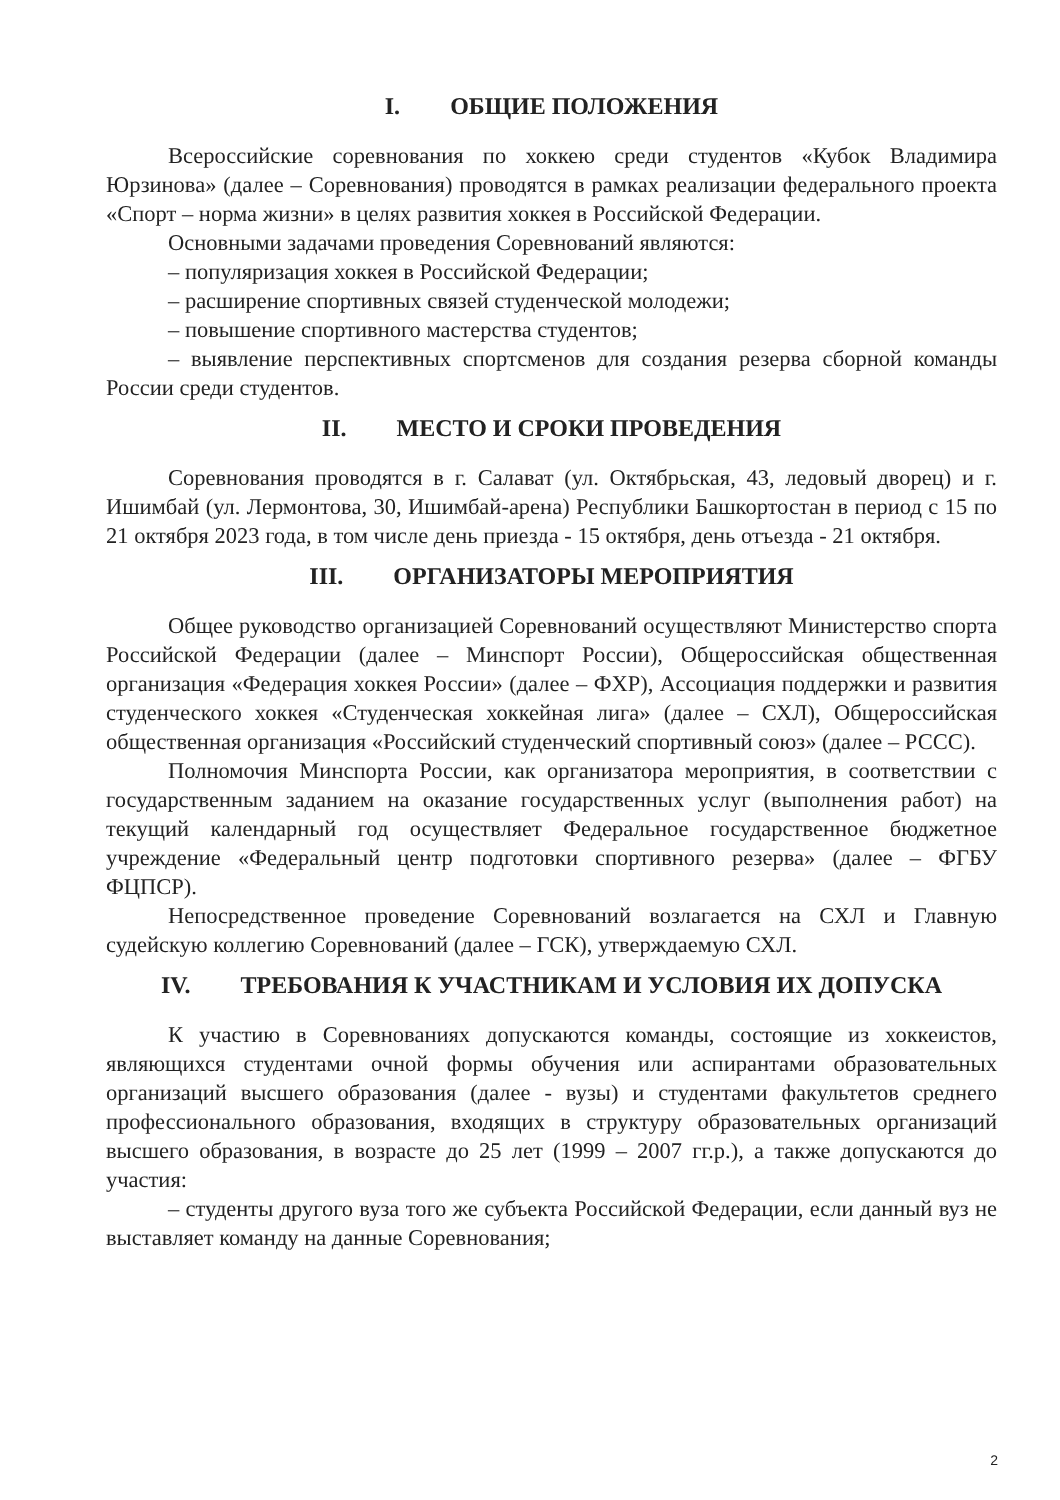I. ОБЩИЕ ПОЛОЖЕНИЯ
Всероссийские соревнования по хоккею среди студентов «Кубок Владимира Юрзинова» (далее – Соревнования) проводятся в рамках реализации федерального проекта «Спорт – норма жизни» в целях развития хоккея в Российской Федерации.
Основными задачами проведения Соревнований являются:
– популяризация хоккея в Российской Федерации;
– расширение спортивных связей студенческой молодежи;
– повышение спортивного мастерства студентов;
– выявление перспективных спортсменов для создания резерва сборной команды России среди студентов.
II. МЕСТО И СРОКИ ПРОВЕДЕНИЯ
Соревнования проводятся в г. Салават (ул. Октябрьская, 43, ледовый дворец) и г. Ишимбай (ул. Лермонтова, 30, Ишимбай-арена) Республики Башкортостан в период с 15 по 21 октября 2023 года, в том числе день приезда - 15 октября, день отъезда - 21 октября.
III. ОРГАНИЗАТОРЫ МЕРОПРИЯТИЯ
Общее руководство организацией Соревнований осуществляют Министерство спорта Российской Федерации (далее – Минспорт России), Общероссийская общественная организация «Федерация хоккея России» (далее – ФХР), Ассоциация поддержки и развития студенческого хоккея «Студенческая хоккейная лига» (далее – СХЛ), Общероссийская общественная организация «Российский студенческий спортивный союз» (далее – РССС).
Полномочия Минспорта России, как организатора мероприятия, в соответствии с государственным заданием на оказание государственных услуг (выполнения работ) на текущий календарный год осуществляет Федеральное государственное бюджетное учреждение «Федеральный центр подготовки спортивного резерва» (далее – ФГБУ ФЦПСР).
Непосредственное проведение Соревнований возлагается на СХЛ и Главную судейскую коллегию Соревнований (далее – ГСК), утверждаемую СХЛ.
IV. ТРЕБОВАНИЯ К УЧАСТНИКАМ И УСЛОВИЯ ИХ ДОПУСКА
К участию в Соревнованиях допускаются команды, состоящие из хоккеистов, являющихся студентами очной формы обучения или аспирантами образовательных организаций высшего образования (далее - вузы) и студентами факультетов среднего профессионального образования, входящих в структуру образовательных организаций высшего образования, в возрасте до 25 лет (1999 – 2007 гг.р.), а также допускаются до участия:
– студенты другого вуза того же субъекта Российской Федерации, если данный вуз не выставляет команду на данные Соревнования;
2